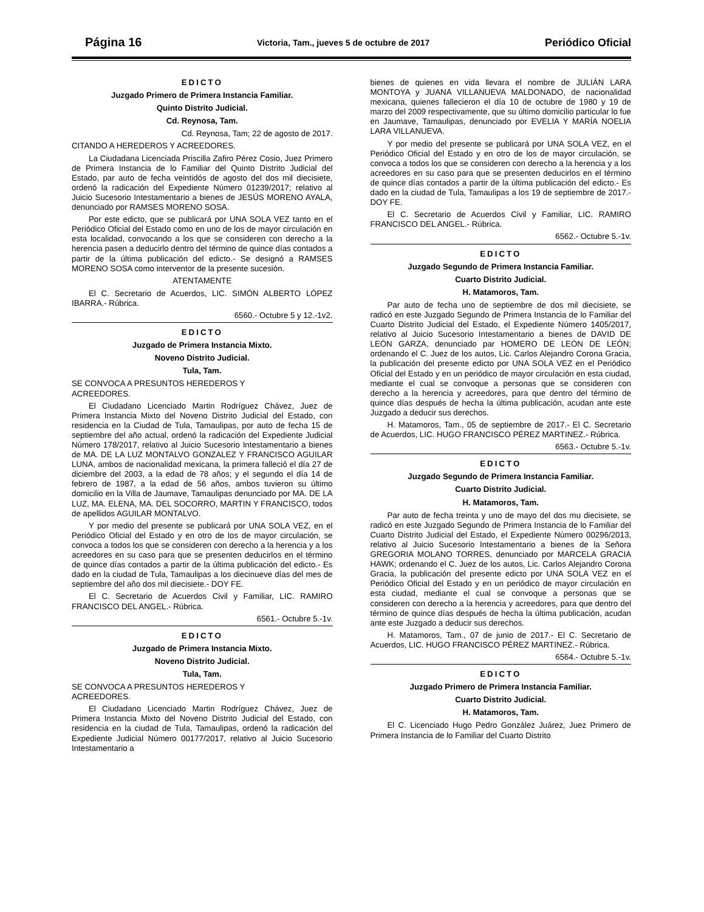Página 16 Victoria, Tam., jueves 5 de octubre de 2017 Periódico Oficial
EDICTO
Juzgado Primero de Primera Instancia Familiar.
Quinto Distrito Judicial.
Cd. Reynosa, Tam.
Cd. Reynosa, Tam; 22 de agosto de 2017.
CITANDO A HEREDEROS Y ACREEDORES.
La Ciudadana Licenciada Priscilla Zafiro Pérez Cosio, Juez Primero de Primera Instancia de lo Familiar del Quinto Distrito Judicial del Estado, par auto de fecha veintidós de agosto del dos mil diecisiete, ordenó la radicación del Expediente Número 01239/2017; relativo al Juicio Sucesorio Intestamentario a bienes de JESÚS MORENO AYALA, denunciado por RAMSES MORENO SOSA.
Por este edicto, que se publicará por UNA SOLA VEZ tanto en el Periódico Oficial del Estado como en uno de los de mayor circulación en esta localidad, convocando a los que se consideren con derecho a la herencia pasen a deducirlo dentro del término de quince días contados a partir de la última publicación del edicto.- Se designó a RAMSES MORENO SOSA como interventor de la presente sucesión.
ATENTAMENTE
El C. Secretario de Acuerdos, LIC. SIMÓN ALBERTO LÓPEZ IBARRA.- Rúbrica.
6560.- Octubre 5 y 12.-1v2.
EDICTO
Juzgado de Primera Instancia Mixto.
Noveno Distrito Judicial.
Tula, Tam.
SE CONVOCA A PRESUNTOS HEREDEROS Y
ACREEDORES.
El Ciudadano Licenciado Martin Rodríguez Chávez, Juez de Primera Instancia Mixto del Noveno Distrito Judicial del Estado, con residencia en la Ciudad de Tula, Tamaulipas, por auto de fecha 15 de septiembre del año actual, ordenó la radicación del Expediente Judicial Número 178/2017, relativo al Juicio Sucesorio Intestamentario a bienes de MA. DE LA LUZ MONTALVO GONZALEZ Y FRANCISCO AGUILAR LUNA, ambos de nacionalidad mexicana, la primera falleció el día 27 de diciembre del 2003, a la edad de 78 años; y el segundo el día 14 de febrero de 1987, a la edad de 56 años, ambos tuvieron su último domicilio en la Villa de Jaumave, Tamaulipas denunciado por MA. DE LA LUZ, MA. ELENA, MA. DEL SOCORRO, MARTIN Y FRANCISCO, todos de apellidos AGUILAR MONTALVO.
Y por medio del presente se publicará por UNA SOLA VEZ, en el Periódico Oficial del Estado y en otro de los de mayor circulación, se convoca a todos los que se consideren con derecho a la herencia y a los acreedores en su caso para que se presenten deducirlos en el término de quince días contados a partir de la última publicación del edicto.- Es dado en la ciudad de Tula, Tamaulipas a los diecinueve días del mes de septiembre del año dos mil diecisiete.- DOY FE.
El C. Secretario de Acuerdos Civil y Familiar, LIC. RAMIRO FRANCISCO DEL ANGEL.- Rúbrica.
6561.- Octubre 5.-1v.
EDICTO
Juzgado de Primera Instancia Mixto.
Noveno Distrito Judicial.
Tula, Tam.
SE CONVOCA A PRESUNTOS HEREDEROS Y
ACREEDORES.
El Ciudadano Licenciado Martin Rodríguez Chávez, Juez de Primera Instancia Mixto del Noveno Distrito Judicial del Estado, con residencia en la ciudad de Tula, Tamaulipas, ordenó la radicación del Expediente Judicial Número 00177/2017, relativo al Juicio Sucesorio Intestamentario a
bienes de quienes en vida llevara el nombre de JULIÁN LARA MONTOYA y JUANA VILLANUEVA MALDONADO, de nacionalidad mexicana, quienes fallecieron el día 10 de octubre de 1980 y 19 de marzo del 2009 respectivamente, que su último domicilio particular lo fue en Jaumave, Tamaulipas, denunciado por EVELIA Y MARÍA NOELIA LARA VILLANUEVA.
Y por medio del presente se publicará por UNA SOLA VEZ, en el Periódico Oficial del Estado y en otro de los de mayor circulación, se convoca a todos los que se consideren con derecho a la herencia y a los acreedores en su caso para que se presenten deducirlos en el término de quince días contados a partir de la última publicación del edicto.- Es dado en la ciudad de Tula, Tamaulipas a los 19 de septiembre de 2017.- DOY FE.
El C. Secretario de Acuerdos Civil y Familiar, LIC. RAMIRO FRANCISCO DEL ANGEL.- Rúbrica.
6562.- Octubre 5.-1v.
EDICTO
Juzgado Segundo de Primera Instancia Familiar.
Cuarto Distrito Judicial.
H. Matamoros, Tam.
Par auto de fecha uno de septiembre de dos mil diecisiete, se radicó en este Juzgado Segundo de Primera Instancia de lo Familiar del Cuarto Distrito Judicial del Estado, el Expediente Número 1405/2017, relativo al Juicio Sucesorio Intestamentario a bienes de DAVID DE LEÓN GARZA, denunciado par HOMERO DE LEÓN DE LEÓN; ordenando el C. Juez de los autos, Lic. Carlos Alejandro Corona Gracia, la publicación del presente edicto por UNA SOLA VEZ en el Periódico Oficial del Estado y en un periódico de mayor circulación en esta ciudad, mediante el cual se convoque a personas que se consideren con derecho a la herencia y acreedores, para que dentro del término de quince días después de hecha la última publicación, acudan ante este Juzgado a deducir sus derechos.
H. Matamoros, Tam., 05 de septiembre de 2017.- El C. Secretario de Acuerdos, LIC. HUGO FRANCISCO PÉREZ MARTINEZ.- Rúbrica.
6563.- Octubre 5.-1v.
EDICTO
Juzgado Segundo de Primera Instancia Familiar.
Cuarto Distrito Judicial.
H. Matamoros, Tam.
Par auto de fecha treinta y uno de mayo del dos mu diecisiete, se radicó en este Juzgado Segundo de Primera Instancia de lo Familiar del Cuarto Distrito Judicial del Estado, el Expediente Número 00296/2013, relativo al Juicio Sucesorio Intestamentario a bienes de la Señora GREGORIA MOLANO TORRES, denunciado por MARCELA GRACIA HAWK; ordenando el C. Juez de los autos, Lic. Carlos Alejandro Corona Gracia, la publicación del presente edicto por UNA SOLA VEZ en el Periódico Oficial del Estado y en un periódico de mayor circulación en esta ciudad, mediante el cual se convoque a personas que se consideren con derecho a la herencia y acreedores, para que dentro del término de quince días después de hecha la última publicación, acudan ante este Juzgado a deducir sus derechos.
H. Matamoros, Tam., 07 de junio de 2017.- El C. Secretario de Acuerdos, LIC. HUGO FRANCISCO PÉREZ MARTINEZ.- Rúbrica.
6564.- Octubre 5.-1v.
EDICTO
Juzgado Primero de Primera Instancia Familiar.
Cuarto Distrito Judicial.
H. Matamoros, Tam.
El C. Licenciado Hugo Pedro González Juárez, Juez Primero de Primera Instancia de lo Familiar del Cuarto Distrito